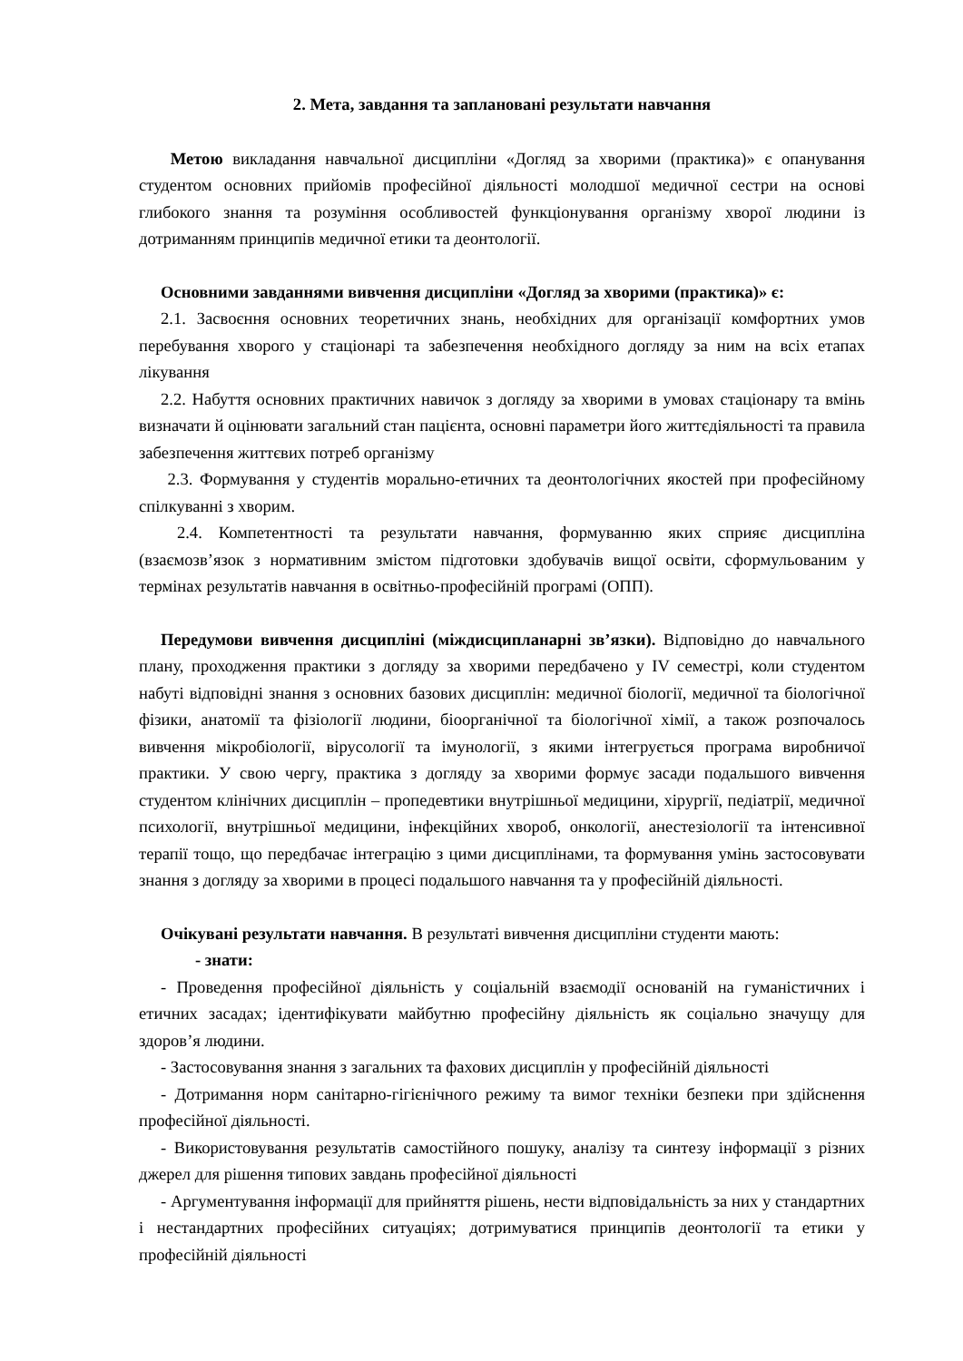2. Мета, завдання та заплановані результати навчання
Метою викладання навчальної дисципліни «Догляд за хворими (практика)» є опанування студентом основних прийомів професійної діяльності молодшої медичної сестри на основі глибокого знання та розуміння особливостей функціонування організму хворої людини із дотриманням принципів медичної етики та деонтології.
Основними завданнями вивчення дисципліни «Догляд за хворими (практика)» є:
2.1. Засвоєння основних теоретичних знань, необхідних для організації комфортних умов перебування хворого у стаціонарі та забезпечення необхідного догляду за ним на всіх етапах лікування
2.2. Набуття основних практичних навичок з догляду за хворими в умовах стаціонару та вмінь визначати й оцінювати загальний стан пацієнта, основні параметри його життєдіяльності та правила забезпечення життєвих потреб організму
2.3. Формування у студентів морально-етичних та деонтологічних якостей при професійному спілкуванні з хворим.
2.4. Компетентності та результати навчання, формуванню яких сприяє дисципліна (взаємозв’язок з нормативним змістом підготовки здобувачів вищої освіти, сформульованим у термінах результатів навчання в освітньо-професійній програмі (ОПП).
Передумови вивчення дисципліні (міждисципланарні зв’язки). Відповідно до навчального плану, проходження практики з догляду за хворими передбачено у IV семестрі, коли студентом набуті відповідні знання з основних базових дисциплін: медичної біології, медичної та біологічної фізики, анатомії та фізіології людини, біоорганічної та біологічної хімії, а також розпочалось вивчення мікробіології, вірусології та імунології, з якими інтегрується програма виробничої практики. У свою чергу, практика з догляду за хворими формує засади подальшого вивчення студентом клінічних дисциплін – пропедевтики внутрішньої медицини, хірургії, педіатрії, медичної психології, внутрішньої медицини, інфекційних хвороб, онкології, анестезіології та інтенсивної терапії тощо, що передбачає інтеграцію з цими дисциплінами, та формування умінь застосовувати знання з догляду за хворими в процесі подальшого навчання та у професійній діяльності.
Очікувані результати навчання. В результаті вивчення дисципліни студенти мають:
- знати:
- Проведення професійної діяльність у соціальній взаємодії основаній на гуманістичних і етичних засадах; ідентифікувати майбутню професійну діяльність як соціально значущу для здоров’я людини.
- Застосовування знання з загальних та фахових дисциплін у професійній діяльності
- Дотримання норм санітарно-гігієнічного режиму та вимог техніки безпеки при здійснення професійної діяльності.
- Використовування результатів самостійного пошуку, аналізу та синтезу інформації з різних джерел для рішення типових завдань професійної діяльності
- Аргументування інформації для прийняття рішень, нести відповідальність за них у стандартних і нестандартних професійних ситуаціях; дотримуватися принципів деонтології та етики у професійній діяльності